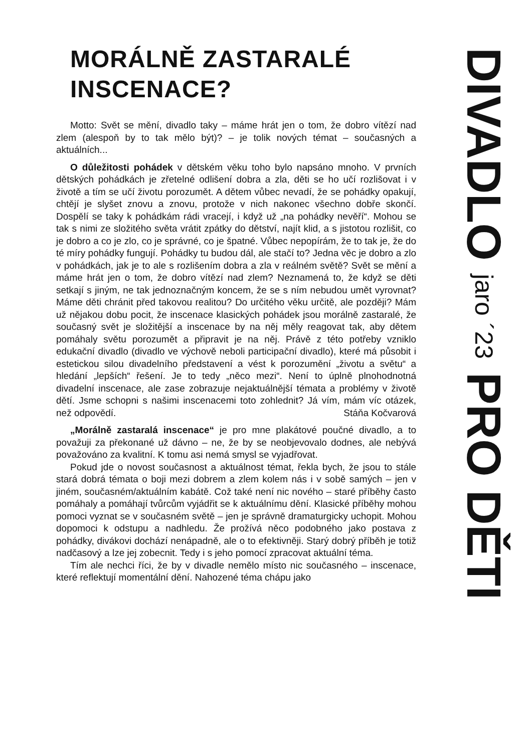MORÁLNĚ ZASTARALÉ INSCENACE?
Motto: Svět se mění, divadlo taky – máme hrát jen o tom, že dobro vítězí nad zlem (alespoň by to tak mělo být)? – je tolik nových témat – současných a aktuálních...
O důležitosti pohádek v dětském věku toho bylo napsáno mnoho. V prvních dětských pohádkách je zřetelné odlišení dobra a zla, děti se ho učí rozlišovat i v životě a tím se učí životu porozumět. A dětem vůbec nevadí, že se pohádky opakují, chtějí je slyšet znovu a znovu, protože v nich nakonec všechno dobře skončí. Dospělí se taky k pohádkám rádi vracejí, i když už „na pohádky nevěří“. Mohou se tak s nimi ze složitého světa vrátit zpátky do dětství, najít klid, a s jistotou rozlišit, co je dobro a co je zlo, co je správné, co je špatné. Vůbec nepopírám, že to tak je, že do té míry pohádky fungují. Pohádky tu budou dál, ale stačí to? Jedna věc je dobro a zlo v pohádkách, jak je to ale s rozlišením dobra a zla v reálném světě? Svět se mění a máme hrát jen o tom, že dobro vítězí nad zlem? Neznamená to, že když se děti setkají s jiným, ne tak jednoznačným koncem, že se s ním nebudou umět vyrovnat? Máme děti chránit před takovou realitou? Do určitého věku určitě, ale později? Mám už nějakou dobu pocit, že inscenace klasických pohádek jsou morálně zastaralé, že současný svět je složitější a inscenace by na něj měly reagovat tak, aby dětem pomáhaly světu porozumět a připravit je na něj. Právě z této potřeby vzniklo edukační divadlo (divadlo ve výchově neboli participační divadlo), které má působit i estetickou silou divadelního představení a vést k porozumění „životu a světu“ a hledání „lepších“ řešení. Je to tedy „něco mezi“. Není to úplně plnohodnotná divadelní inscenace, ale zase zobrazuje nejaktuálnější témata a problémy v životě dětí. Jsme schopni s našimi inscenacemi toto zohlednit? Já vím, mám víc otázek, než odpovědí. Stáňa Kočvarová
„Morálně zastaralá inscenace“ je pro mne plakátové poučné divadlo, a to považuji za překonané už dávno – ne, že by se neobjevovalo dodnes, ale nebývá považováno za kvalitní. K tomu asi nemá smysl se vyjadřovat.
Pokud jde o novost současnost a aktuálnost témat, řekla bych, že jsou to stále stará dobrá témata o boji mezi dobrem a zlem kolem nás i v sobě samých – jen v jiném, současném/aktuálním kabátě. Což také není nic nového – staré příběhy často pomáhaly a pomáhají tvůrcům vyjádřit se k aktuálnímu dění. Klasické příběhy mohou pomoci vyznat se v současném světě – jen je správně dramaturgicky uchopit. Mohou dopomoci k odstupu a nadhledu. Že prožívá něco podobného jako postava z pohádky, divákovi dochází nenápadně, ale o to efektivněji. Starý dobrý příběh je totiž nadčasový a lze jej zobecnit. Tedy i s jeho pomocí zpracovat aktuální téma.
Tím ale nechci říci, že by v divadle nemělo místo nic současného – inscenace, které reflektují momentální dění. Nahozené téma chápu jako
DIVADLO jaro ´23 PRO DĚTI